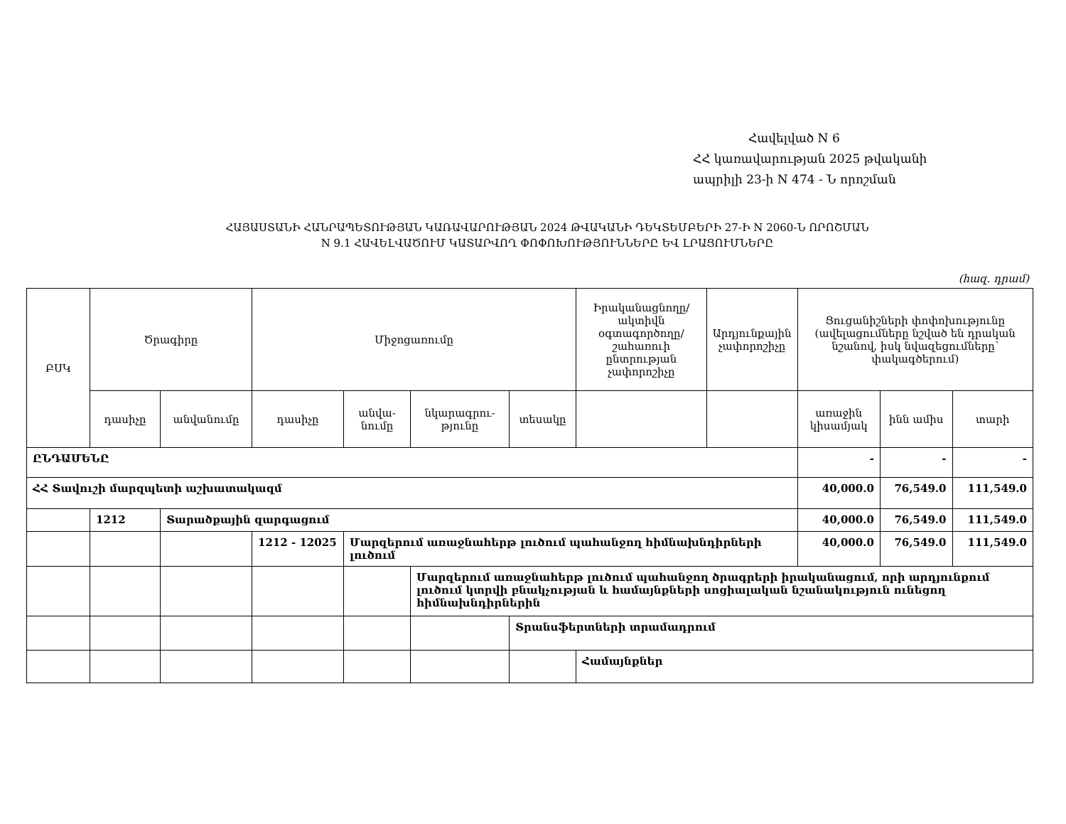Հավելված N 6
ՀՀ կառավարության 2025 թվականի
ապրիլի 23-ի N 474 - Ն որոշման
ՀԱՅԱՍՏԱՆԻ ՀԱՆՐԱՊԵՏՈՒԹՅԱՆ ԿԱՌԱՎԱՐՈՒԹՅԱՆ 2024 ԹՎԱԿԱՆԻ ԴԵԿՏԵՄԲԵՐԻ 27-Ի N 2060-Ն ՈՐՈՇՄԱՆ
N 9.1 ՀԱՎԵԼՎԱԾՈՒՄ ԿԱՏԱՐՎՈՂ ՓՈՓՈԽՈՒԹՅՈՒՆՆԵՐԸ ԵՎ ԼՐԱՑՈՒՄՆԵՐԸ
(հազ. դրամ)
| ԲՍԿ | Ծրագիրը | | Միջոցառումը | | | | Իրականացնողը/ ակտիվն օգտագործողը/ շահառուի ընտրության չափորոշիչը | Արդյունքային չափորոշիչը | Ցուցանիշների փոփոխությունը (ավելացումները նշված են դրական նշանով, իսկ նվազեցումները՝ փակագծերում) | | |
| --- | --- | --- | --- | --- | --- | --- | --- | --- | --- | --- | --- |
| | դասիչը | անվանումը | դասիչը | անվա-նումը | նկարագրու-թյունը | տեսակը | | | առաջին կիսամյակ | ինն ամիս | տարի |
| ԸՆԴԱՄԵՆԸ | | | | | | | | | - | - | - |
| ՀՀ Տավուշի մարզպետի աշխատակազմ | | | | | | | | | 40,000.0 | 76,549.0 | 111,549.0 |
| | 1212 | Տարածքային զարգացում | | | | | | | 40,000.0 | 76,549.0 | 111,549.0 |
| | | | 1212 - 12025 | Մարզերում առաջնահերթ լուծում պահանջող հիմնախնդիրների լուծում | | | | | 40,000.0 | 76,549.0 | 111,549.0 |
| | | | | | Մարզերում առաջնահերթ լուծում պահանջող ծրագրերի իրականացում, որի արդյունքում լուծում կտրվի բնակչության և համայնքների սոցիալական նշանակություն ունեցող հիմնախնդիրներին | | | | | | |
| | | | | | | Տրանսֆերտների տրամադրում | | | | | |
| | | | | | | | Համայնքներ | | | | |